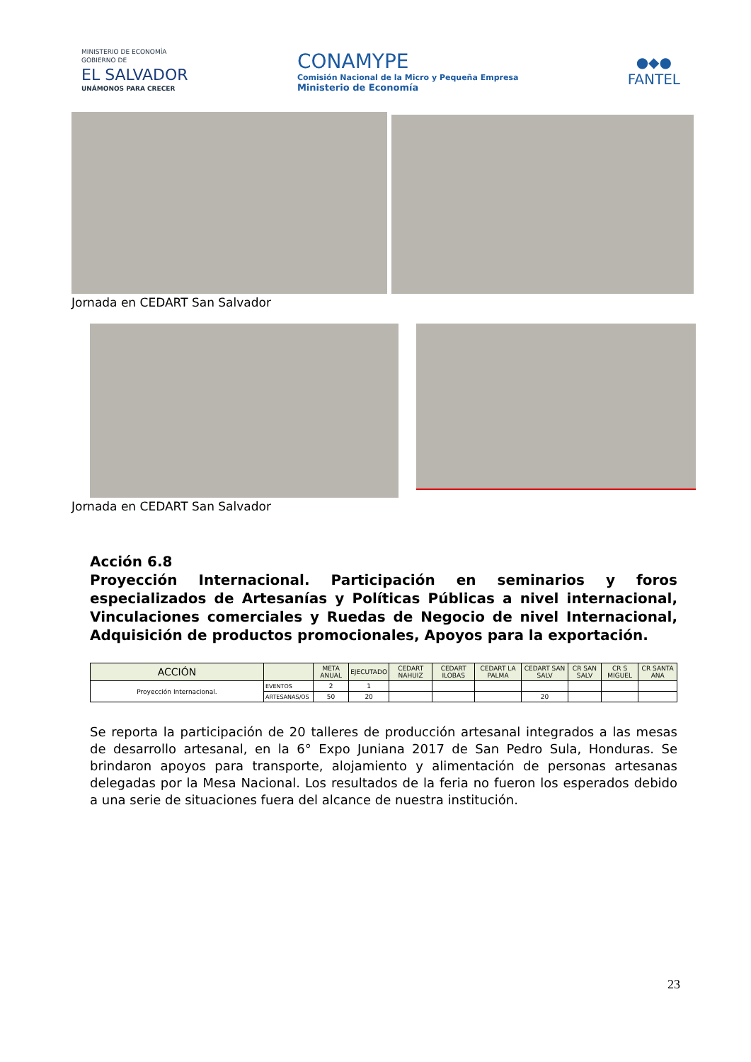MINISTERIO DE ECONOMÍA
GOBIERNO DE
EL SALVADOR
UNÁMONOS PARA CRECER
CONAMYPE
Comisión Nacional de la Micro y Pequeña Empresa
Ministerio de Economía
●◆●
FANTEL
Jornada en CEDART San Salvador
Jornada en CEDART San Salvador
Acción 6.8
Proyección Internacional. Participación en seminarios y foros especializados de Artesanías y Políticas Públicas a nivel internacional, Vinculaciones comerciales y Ruedas de Negocio de nivel Internacional, Adquisición de productos promocionales, Apoyos para la exportación.
| ACCIÓN | | META ANUAL | EJECUTADO | CEDART NAHUIZ | CEDART ILOBAS | CEDART LA PALMA | CEDART SAN SALV | CR SAN SALV | CR S MIGUEL | CR SANTA ANA |
| --- | --- | --- | --- | --- | --- | --- | --- | --- | --- | --- |
| Proyección Internacional. | EVENTOS | 2 | 1 | | | | | | | |
| | ARTESANAS/OS | 50 | 20 | | | | 20 | | | |
Se reporta la participación de 20 talleres de producción artesanal integrados a las mesas de desarrollo artesanal, en la 6° Expo Juniana 2017 de San Pedro Sula, Honduras. Se brindaron apoyos para transporte, alojamiento y alimentación de personas artesanas delegadas por la Mesa Nacional. Los resultados de la feria no fueron los esperados debido a una serie de situaciones fuera del alcance de nuestra institución.
23